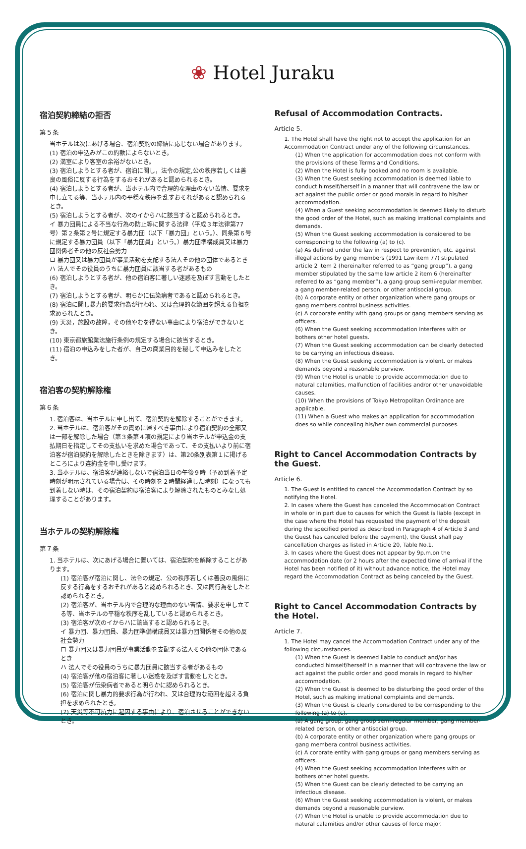❀ Hotel Juraku
宿泊契約締結の拒否
第５条
当ホテルは次にあげる場合、宿泊契約の締結に応じない場合があります。
(1) 宿泊の申込みがこの約款によらないとき。
(2) 満室により客室の余裕がないとき。
(3) 宿泊しようとする者が、宿泊に関し，法令の規定,公の秩序若しくは善良の風俗に反する行為をするおそれがあると認められるとき。
(4) 宿泊しようとする者が、当ホテル内で合理的な理由のない苦情、要求を申し立てる等、当ホテル内の平穏な秩序を乱すおそれがあると認められるとき。
(5) 宿泊しようとする者が、次のイからハに該当すると認められるとき。
イ 暴力団員による不当な行為の防止等に関する法律（平成３年法律第77号）第２条第２号に規定する暴力団（以下「暴力団」という。）、同条第６号に規定する暴力団員（以下「暴力団員」という。）暴力団準構成員又は暴力団関係者その他の反社会勢力
ロ 暴力団又は暴力団員が事業活動を支配する法人その他の団体であるとき
ハ 法人でその役員のうちに暴力団員に該当する者があるもの
(6) 宿泊しようとする者が、他の宿泊客に著しい迷惑を及ぼす言動をしたとき。
(7) 宿泊しようとする者が、明らかに伝染病者であると認められるとき。
(8) 宿泊に関し暴力的要求行為が行われ、又は合理的な範囲を超える負担を求められたとき。
(9) 天災，施設の故障，その他やむを得ない事由により宿泊ができないとき。
(10) 東京都旅館業法施行条例の規定する場合に該当するとき。
(11) 宿泊の申込みをした者が、自己の商業目的を秘して申込みをしたとき。
宿泊客の契約解除権
第６条
1. 宿泊客は、当ホテルに申し出て、宿泊契約を解除することができます。
2. 当ホテルは、宿泊客がその責めに帰すべき事由により宿泊契約の全部又は一部を解除した場合（第３条第４項の規定により当ホテルが申込金の支払期日を指定してその支払いを求めた場合であって、その支払いより前に宿泊客が宿泊契約を解除したときを除きます）は、第20条別表第１に掲げるところにより違約金を申し受けます。
3. 当ホテルは、宿泊客が連絡しないで宿泊当日の午後９時（予め到着予定時刻が明示されている場合は、その時刻を２時間経過した時刻）になっても到着しない時は、その宿泊契約は宿泊客により解除されたものとみなし処理することがあります。
当ホテルの契約解除権
第７条
1. 当ホテルは、次にあげる場合に置いては、宿泊契約を解除することがあります。
(1) 宿泊客が宿泊に関し、法令の規定、公の秩序若しくは善良の風俗に反する行為をするおそれがあると認められるとき、又は同行為をしたと認められるとき。
(2) 宿泊客が、当ホテル内で合理的な理由のない苦情、要求を申し立てる等、当ホテルの平穏な秩序を乱していると認められるとき。
(3) 宿泊客が次のイからハに該当すると認められるとき。
イ 暴力団、暴力団員、暴力団準備構成員又は暴力団関係者その他の反社会勢力
ロ 暴力団又は暴力団員が事業活動を支配する法人その他の団体であるとき
ハ 法人でその役員のうちに暴力団員に該当する者があるもの
(4) 宿泊客が他の宿泊客に著しい迷惑を及ぼす言動をしたとき。
(5) 宿泊客が伝染病者であると明らかに認められるとき。
(6) 宿泊に関し暴力的要求行為が行われ、又は合理的な範囲を超える負担を求められたとき。
(7) 天災等不可抗力に起因する事由により、宿泊させることができないとき。
Refusal of Accommodation Contracts.
Article 5.
1. The Hotel shall have the right not to accept the application for an Accommodation Contract under any of the following circumstances.
(1) When the application for accommodation does not conform with the provisions of these Terms and Conditions.
(2) When the Hotel is fully booked and no room is available.
(3) When the Guest seeking accommodation is deemed liable to conduct himself/herself in a manner that will contravene the law or act against the public order or good morais in regard to his/her accommodation.
(4) When a Guest seeking accommodation is deemed likely to disturb the good order of the Hotel, such as making irrational complaints and demands.
(5) When the Guest seeking accommodation is considered to be corresponding to the following (a) to (c).
(a) As defined under the law in respect to prevention, etc. against illegal actions by gang members (1991 Law item 77) stipulated article 2 item 2 (hereinafter referred to as “gang group”), a gang member stipulated by the same law article 2 item 6 (hereinafter referred to as “gang member”), a gang group semi-regular member. a gang member-related person, or other antisocial group.
(b) A corporate entity or other organization where gang groups or gang members control business activities.
(c) A corporate entity with gang groups or gang members serving as officers.
(6) When the Guest seeking accommodation interferes with or bothers other hotel guests.
(7) When the Guest seeking accommodation can be clearly detected to be carrying an infectious disease.
(8) When the Guest seeking accommodation is violent. or makes demands beyond a reasonable purview.
(9) When the Hotel is unable to provide accommodation due to natural calamities, malfunction of facilities and/or other unavoidable causes.
(10) When the provisions of Tokyo Metropolitan Ordinance are applicable.
(11) When a Guest who makes an application for accommodation does so while concealing his/her own commercial purposes.
Right to Cancel Accommodation Contracts by the Guest.
Article 6.
1. The Guest is entitled to cancel the Accommodation Contract by so notifying the Hotel.
2. In cases where the Guest has canceled the Accommodation Contract in whole or in part due to causes for which the Guest is liable (except in the case where the Hotel has requested the payment of the deposit during the specified period as described in Paragraph 4 of Article 3 and the Guest has canceled before the payment), the Guest shall pay cancellation charges as listed in Article 20, Table No.1.
3. In cases where the Guest does not appear by 9p.m.on the accommodation date (or 2 hours after the expected time of arrival if the Hotel has been notified of it) without advance notice, the Hotel may regard the Accommodation Contract as being canceled by the Guest.
Right to Cancel Accommodation Contracts by the Hotel.
Article 7.
1. The Hotel may cancel the Accommodation Contract under any of the following circumstances.
(1) When the Guest is deemed liable to conduct and/or has conducted himself/herself in a manner that will contravene the law or act against the public order and good morais in regard to his/her accommodation.
(2) When the Guest is deemed to be disturbing the good order of the Hotel, such as making irrational complaints and demands.
(3) When the Guest is clearly considered to be corresponding to the following (a) to (c).
(a) A gang group, gang group semi-regular member, gang member-related person, or other antisocial group.
(b) A corporate entity or other organization where gang groups or gang membera control business activities.
(c) A corprate entity with gang groups or gang members serving as officers.
(4) When the Guest seeking accommodation interferes with or bothers other hotel guests.
(5) When the Guest can be clearly detected to be carrying an infectious disease.
(6) When the Guest seeking accommodation is violent, or makes demands beyond a reasonable purview.
(7) When the Hotel is unable to provide accommodation due to natural calamities and/or other causes of force major.